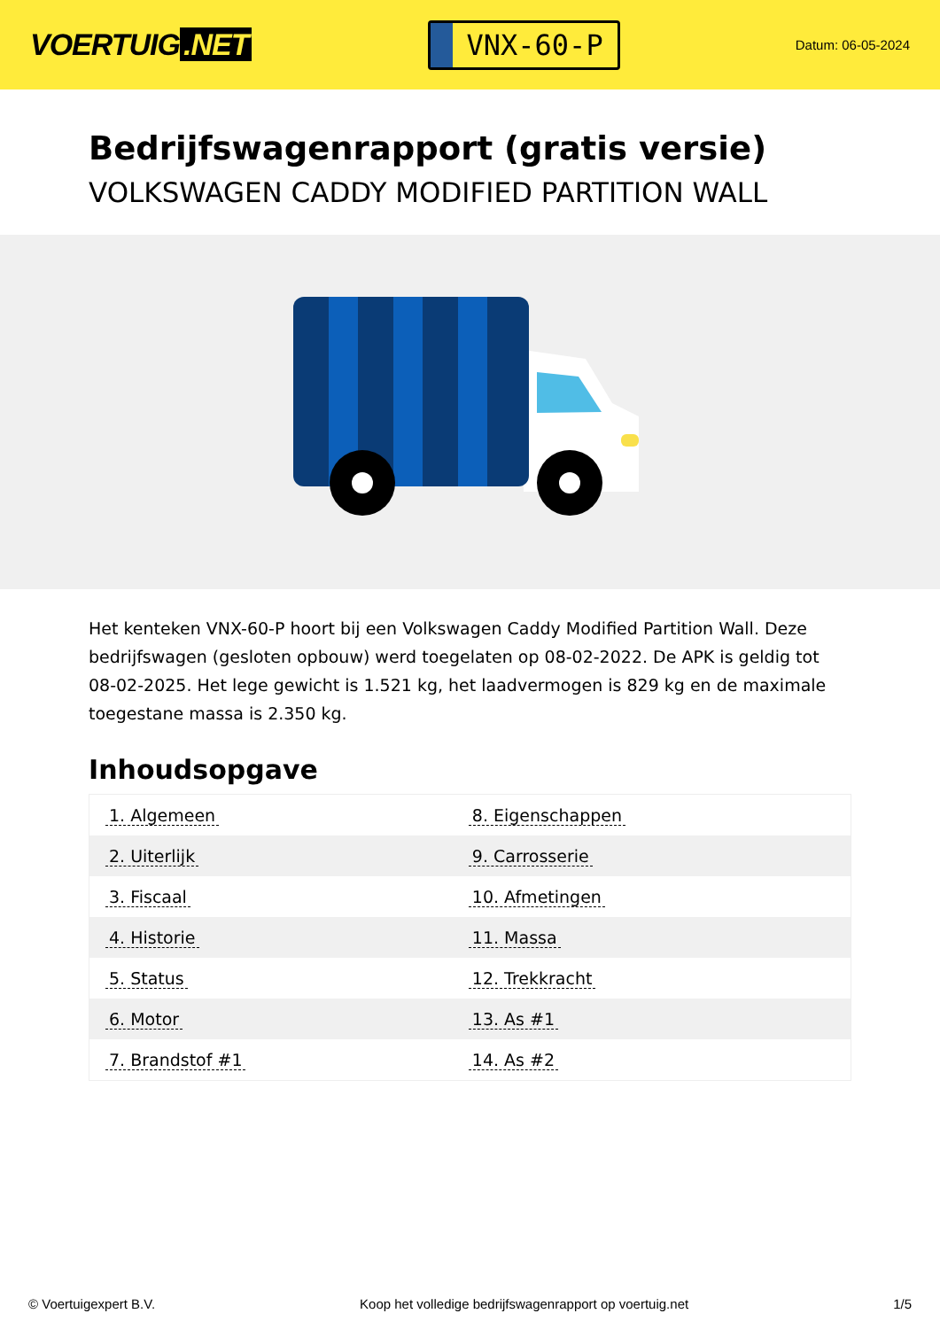VOERTUIG.NET
VNX-60-P
Datum: 06-05-2024
Bedrijfswagenrapport (gratis versie)
VOLKSWAGEN CADDY MODIFIED PARTITION WALL
Het kenteken VNX-60-P hoort bij een Volkswagen Caddy Modified Partition Wall. Deze bedrijfswagen (gesloten opbouw) werd toegelaten op 08-02-2022. De APK is geldig tot 08-02-2025. Het lege gewicht is 1.521 kg, het laadvermogen is 829 kg en de maximale toegestane massa is 2.350 kg.
Inhoudsopgave
| 1. Algemeen | 8. Eigenschappen |
| 2. Uiterlijk | 9. Carrosserie |
| 3. Fiscaal | 10. Afmetingen |
| 4. Historie | 11. Massa |
| 5. Status | 12. Trekkracht |
| 6. Motor | 13. As #1 |
| 7. Brandstof #1 | 14. As #2 |
© Voertuigexpert B.V. Koop het volledige bedrijfswagenrapport op voertuig.net 1/5